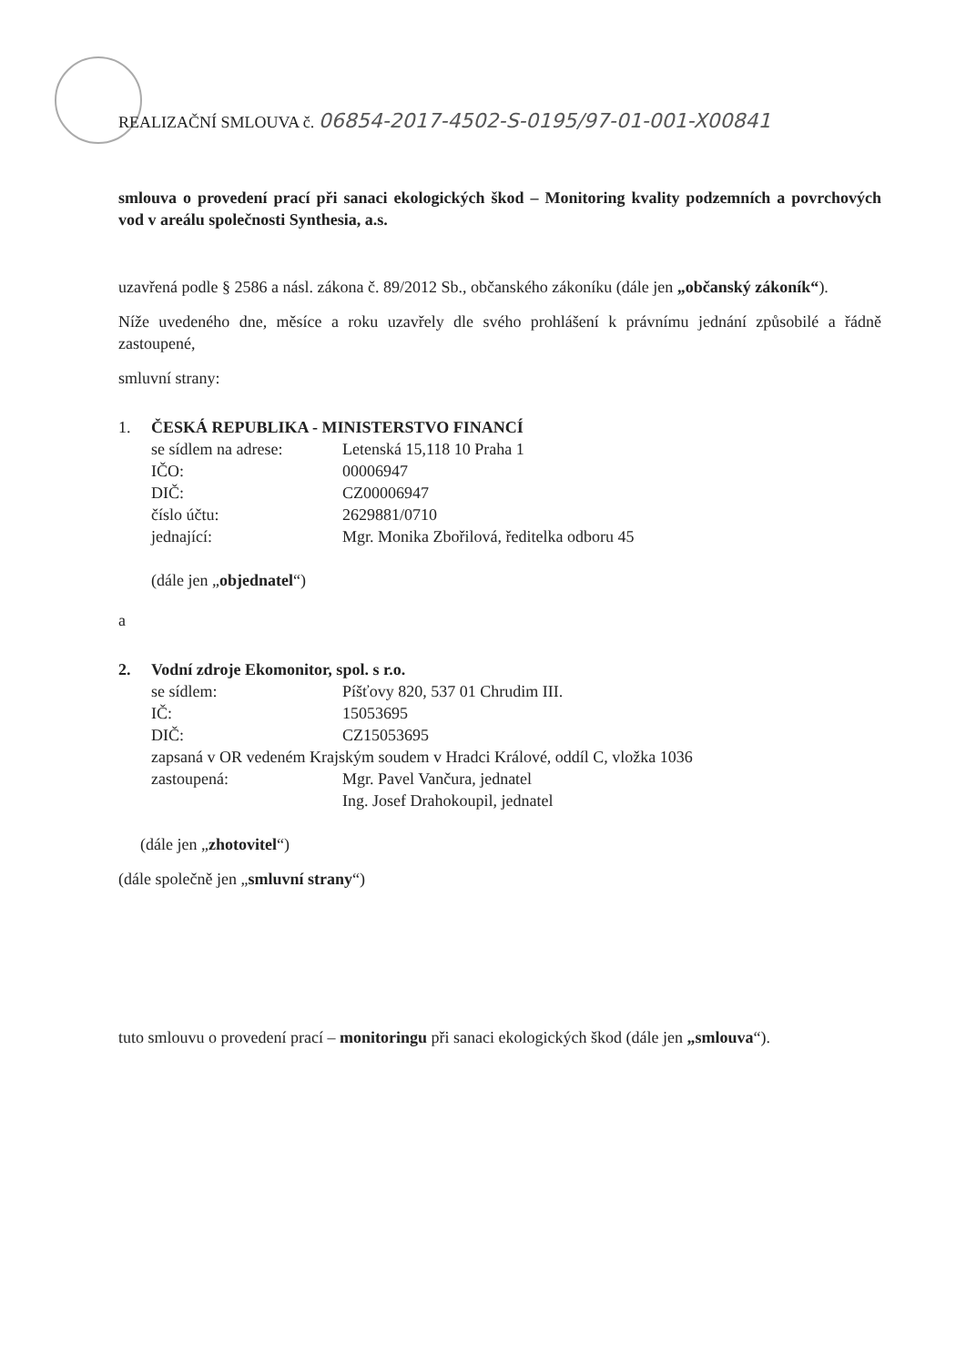REALIZAČNÍ SMLOUVA č. 06854-2017-4502-S-0195/97-01-001-X00841
smlouva o provedení prací při sanaci ekologických škod – Monitoring kvality podzemních a povrchových vod v areálu společnosti Synthesia, a.s.
uzavřená podle § 2586 a násl. zákona č. 89/2012 Sb., občanského zákoníku (dále jen „občanský zákoník“).
Níže uvedeného dne, měsíce a roku uzavřely dle svého prohlášení k právnímu jednání způsobilé a řádně zastoupené,
smluvní strany:
1. ČESKÁ REPUBLIKA - MINISTERSTVO FINANCÍ
se sídlem na adrese: Letenská 15,118 10 Praha 1
IČO: 00006947
DIČ: CZ00006947
číslo účtu: 2629881/0710
jednající: Mgr. Monika Zbořilová, ředitelka odboru 45
(dále jen „objednatel“)
a
2. Vodní zdroje Ekomonitor, spol. s r.o.
se sídlem: Píšťovy 820, 537 01 Chrudim III.
IČ: 15053695
DIČ: CZ15053695
zapsaná v OR vedeném Krajským soudem v Hradci Králové, oddíl C, vložka 1036
zastoupená: Mgr. Pavel Vančura, jednatel
Ing. Josef Drahokoupil, jednatel
(dále jen „zhotovitel“)
(dále společně jen „smluvní strany“)
tuto smlouvu o provedení prací – monitoringu při sanaci ekologických škod (dále jen „smlouva“).